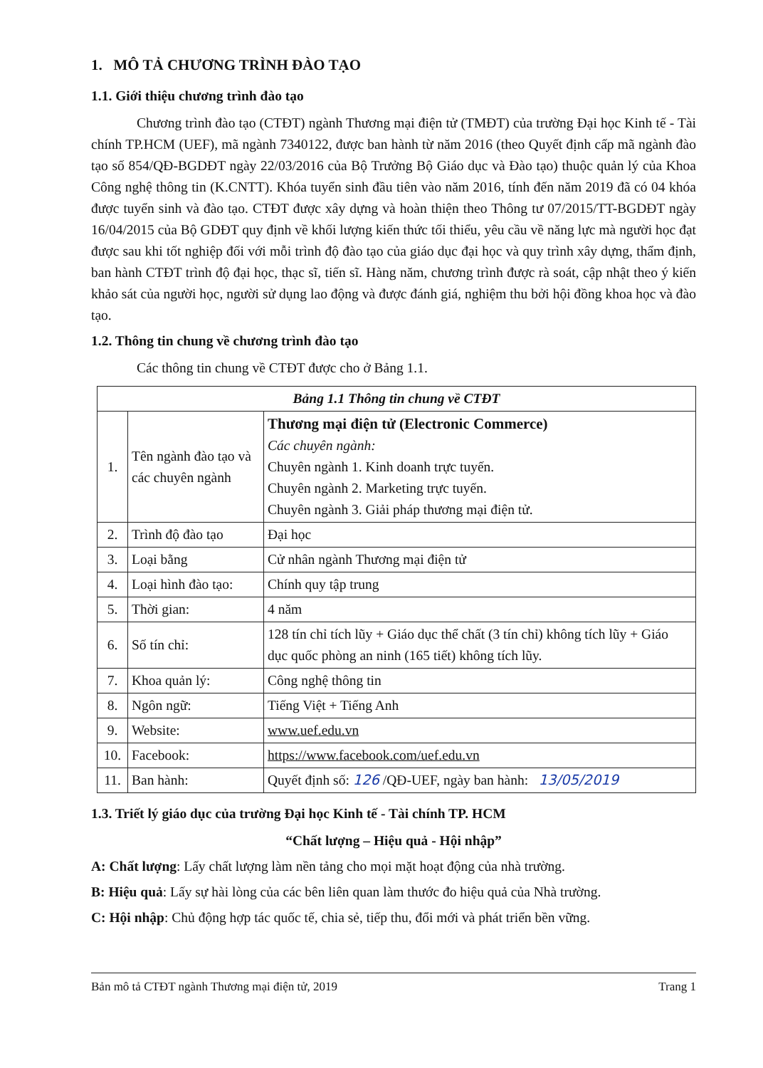1. MÔ TẢ CHƯƠNG TRÌNH ĐÀO TẠO
1.1. Giới thiệu chương trình đào tạo
Chương trình đào tạo (CTĐT) ngành Thương mại điện tử (TMĐT) của trường Đại học Kinh tế - Tài chính TP.HCM (UEF), mã ngành 7340122, được ban hành từ năm 2016 (theo Quyết định cấp mã ngành đào tạo số 854/QĐ-BGDĐT ngày 22/03/2016 của Bộ Trưởng Bộ Giáo dục và Đào tạo) thuộc quản lý của Khoa Công nghệ thông tin (K.CNTT). Khóa tuyển sinh đầu tiên vào năm 2016, tính đến năm 2019 đã có 04 khóa được tuyển sinh và đào tạo. CTĐT được xây dựng và hoàn thiện theo Thông tư 07/2015/TT-BGDĐT ngày 16/04/2015 của Bộ GDĐT quy định về khối lượng kiến thức tối thiểu, yêu cầu về năng lực mà người học đạt được sau khi tốt nghiệp đối với mỗi trình độ đào tạo của giáo dục đại học và quy trình xây dựng, thẩm định, ban hành CTĐT trình độ đại học, thạc sĩ, tiến sĩ. Hàng năm, chương trình được rà soát, cập nhật theo ý kiến khảo sát của người học, người sử dụng lao động và được đánh giá, nghiệm thu bởi hội đồng khoa học và đào tạo.
1.2. Thông tin chung về chương trình đào tạo
Các thông tin chung về CTĐT được cho ở Bảng 1.1.
| Bảng 1.1 Thông tin chung về CTĐT | | |
| 1. | Tên ngành đào tạo và các chuyên ngành | Thương mại điện tử (Electronic Commerce) Các chuyên ngành: Chuyên ngành 1. Kinh doanh trực tuyến. Chuyên ngành 2. Marketing trực tuyến. Chuyên ngành 3. Giải pháp thương mại điện tử. |
| 2. | Trình độ đào tạo | Đại học |
| 3. | Loại bằng | Cử nhân ngành Thương mại điện tử |
| 4. | Loại hình đào tạo: | Chính quy tập trung |
| 5. | Thời gian: | 4 năm |
| 6. | Số tín chỉ: | 128 tín chỉ tích lũy + Giáo dục thể chất (3 tín chỉ) không tích lũy + Giáo dục quốc phòng an ninh (165 tiết) không tích lũy. |
| 7. | Khoa quản lý: | Công nghệ thông tin |
| 8. | Ngôn ngữ: | Tiếng Việt + Tiếng Anh |
| 9. | Website: | www.uef.edu.vn |
| 10. | Facebook: | https://www.facebook.com/uef.edu.vn |
| 11. | Ban hành: | Quyết định số: 126 /QĐ-UEF, ngày ban hành: 13/05/2019 |
1.3. Triết lý giáo dục của trường Đại học Kinh tế - Tài chính TP. HCM
“Chất lượng – Hiệu quả - Hội nhập”
A: Chất lượng: Lấy chất lượng làm nền tảng cho mọi mặt hoạt động của nhà trường.
B: Hiệu quả: Lấy sự hài lòng của các bên liên quan làm thước đo hiệu quả của Nhà trường.
C: Hội nhập: Chủ động hợp tác quốc tế, chia sẻ, tiếp thu, đổi mới và phát triển bền vững.
Bản mô tả CTĐT ngành Thương mại điện tử, 2019 Trang 1